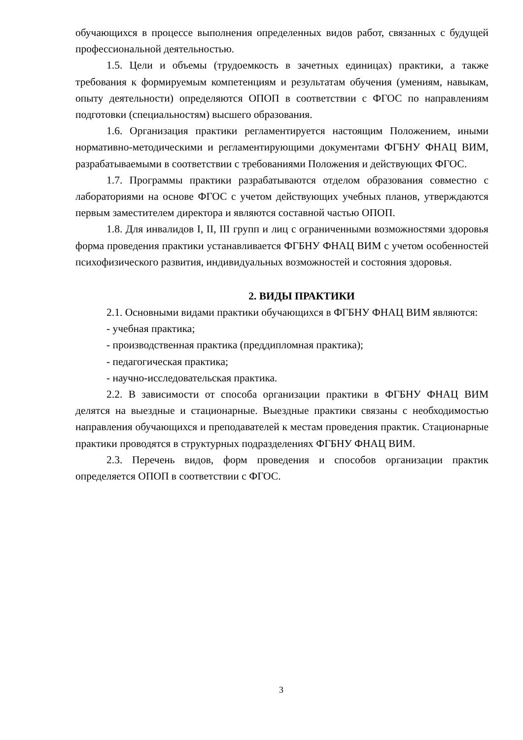обучающихся в процессе выполнения определенных видов работ, связанных с будущей профессиональной деятельностью.
1.5. Цели и объемы (трудоемкость в зачетных единицах) практики, а также требования к формируемым компетенциям и результатам обучения (умениям, навыкам, опыту деятельности) определяются ОПОП в соответствии с ФГОС по направлениям подготовки (специальностям) высшего образования.
1.6. Организация практики регламентируется настоящим Положением, иными нормативно-методическими и регламентирующими документами ФГБНУ ФНАЦ ВИМ, разрабатываемыми в соответствии с требованиями Положения и действующих ФГОС.
1.7. Программы практики разрабатываются отделом образования совместно с лабораториями на основе ФГОС с учетом действующих учебных планов, утверждаются первым заместителем директора и являются составной частью ОПОП.
1.8. Для инвалидов I, II, III групп и лиц с ограниченными возможностями здоровья форма проведения практики устанавливается ФГБНУ ФНАЦ ВИМ с учетом особенностей психофизического развития, индивидуальных возможностей и состояния здоровья.
2. ВИДЫ ПРАКТИКИ
2.1. Основными видами практики обучающихся в ФГБНУ ФНАЦ ВИМ являются:
- учебная практика;
- производственная практика (преддипломная практика);
- педагогическая практика;
- научно-исследовательская практика.
2.2. В зависимости от способа организации практики в ФГБНУ ФНАЦ ВИМ делятся на выездные и стационарные. Выездные практики связаны с необходимостью направления обучающихся и преподавателей к местам проведения практик. Стационарные практики проводятся в структурных подразделениях ФГБНУ ФНАЦ ВИМ.
2.3. Перечень видов, форм проведения и способов организации практик определяется ОПОП в соответствии с ФГОС.
3